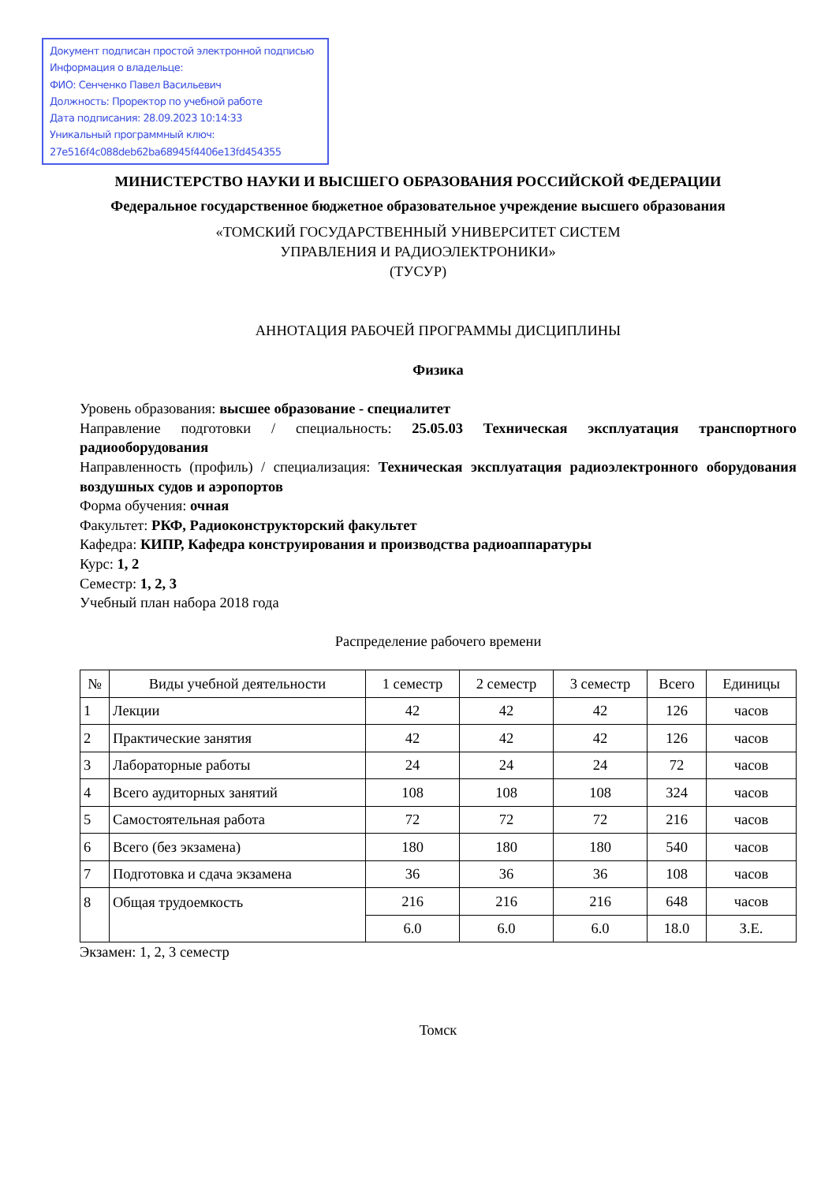Документ подписан простой электронной подписью
Информация о владельце:
ФИО: Сенченко Павел Васильевич
Должность: Проректор по учебной работе
Дата подписания: 28.09.2023 10:14:33
Уникальный программный ключ:
27e516f4c088deb62ba68945f4406e13fd454355
МИНИСТЕРСТВО НАУКИ И ВЫСШЕГО ОБРАЗОВАНИЯ РОССИЙСКОЙ ФЕДЕРАЦИИ
Федеральное государственное бюджетное образовательное учреждение высшего образования
«ТОМСКИЙ ГОСУДАРСТВЕННЫЙ УНИВЕРСИТЕТ СИСТЕМ
УПРАВЛЕНИЯ И РАДИОЭЛЕКТРОНИКИ»
(ТУСУР)
АННОТАЦИЯ РАБОЧЕЙ ПРОГРАММЫ ДИСЦИПЛИНЫ
Физика
Уровень образования: высшее образование - специалитет
Направление подготовки / специальность: 25.05.03 Техническая эксплуатация транспортного радиооборудования
Направленность (профиль) / специализация: Техническая эксплуатация радиоэлектронного оборудования воздушных судов и аэропортов
Форма обучения: очная
Факультет: РКФ, Радиоконструкторский факультет
Кафедра: КИПР, Кафедра конструирования и производства радиоаппаратуры
Курс: 1, 2
Семестр: 1, 2, 3
Учебный план набора 2018 года
Распределение рабочего времени
| № | Виды учебной деятельности | 1 семестр | 2 семестр | 3 семестр | Всего | Единицы |
| --- | --- | --- | --- | --- | --- | --- |
| 1 | Лекции | 42 | 42 | 42 | 126 | часов |
| 2 | Практические занятия | 42 | 42 | 42 | 126 | часов |
| 3 | Лабораторные работы | 24 | 24 | 24 | 72 | часов |
| 4 | Всего аудиторных занятий | 108 | 108 | 108 | 324 | часов |
| 5 | Самостоятельная работа | 72 | 72 | 72 | 216 | часов |
| 6 | Всего (без экзамена) | 180 | 180 | 180 | 540 | часов |
| 7 | Подготовка и сдача экзамена | 36 | 36 | 36 | 108 | часов |
| 8 | Общая трудоемкость | 216 | 216 | 216 | 648 | часов |
| | | 6.0 | 6.0 | 6.0 | 18.0 | З.Е. |
Экзамен: 1, 2, 3 семестр
Томск